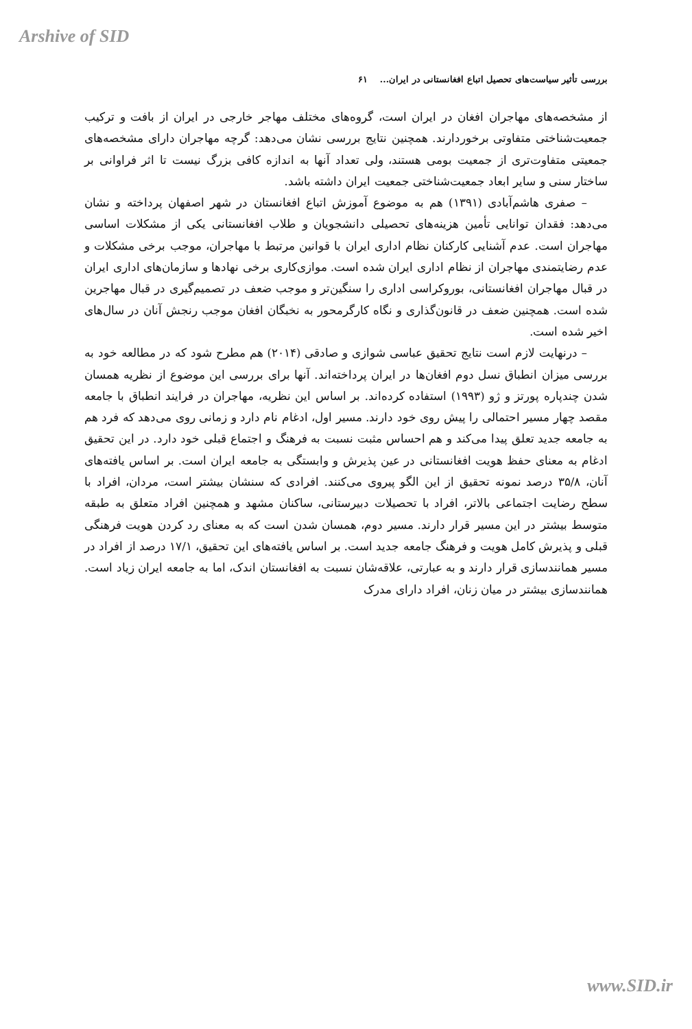Arshive of SID
بررسی تأثیر سیاست‌های تحصیل اتباع افغانستانی در ایران... ۶۱
از مشخصه‌های مهاجران افغان در ایران است، گروه‌های مختلف مهاجر خارجی در ایران از بافت و ترکیب جمعیت‌شناختی متفاوتی برخوردارند. همچنین نتایج بررسی نشان می‌دهد: گرچه مهاجران دارای مشخصه‌های جمعیتی متفاوت‌تری از جمعیت بومی هستند، ولی تعداد آنها به اندازه کافی بزرگ نیست تا اثر فراوانی بر ساختار سنی و سایر ابعاد جمعیت‌شناختی جمعیت ایران داشته باشد.
– صفری هاشم‌آبادی (۱۳۹۱) هم به موضوع آموزش اتباع افغانستان در شهر اصفهان پرداخته و نشان می‌دهد: فقدان توانایی تأمین هزینه‌های تحصیلی دانشجویان و طلاب افغانستانی یکی از مشکلات اساسی مهاجران است. عدم آشنایی کارکنان نظام اداری ایران با قوانین مرتبط با مهاجران، موجب برخی مشکلات و عدم رضایتمندی مهاجران از نظام اداری ایران شده است. موازی‌کاری برخی نهادها و سازمان‌های اداری ایران در قبال مهاجران افغانستانی، بوروکراسی اداری را سنگین‌تر و موجب ضعف در تصمیم‌گیری در قبال مهاجرین شده است. همچنین ضعف در قانون‌گذاری و نگاه کارگرمحور به نخبگان افغان موجب رنجش آنان در سال‌های اخیر شده است.
– درنهایت لازم است نتایج تحقیق عباسی شوازی و صادقی (۲۰۱۴) هم مطرح شود که در مطالعه خود به بررسی میزان انطباق نسل دوم افغان‌ها در ایران پرداخته‌اند. آنها برای بررسی این موضوع از نظریه همسان شدن چندپاره پورتز و ژو (۱۹۹۳) استفاده کرده‌اند. بر اساس این نظریه، مهاجران در فرایند انطباق با جامعه مقصد چهار مسیر احتمالی را پیش روی خود دارند. مسیر اول، ادغام نام دارد و زمانی روی می‌دهد که فرد هم به جامعه جدید تعلق پیدا می‌کند و هم احساس مثبت نسبت به فرهنگ و اجتماع قبلی خود دارد. در این تحقیق ادغام به معنای حفظ هویت افغانستانی در عین پذیرش و وابستگی به جامعه ایران است. بر اساس یافته‌های آنان، ۳۵/۸ درصد نمونه تحقیق از این الگو پیروی می‌کنند. افرادی که سنشان بیشتر است، مردان، افراد با سطح رضایت اجتماعی بالاتر، افراد با تحصیلات دبیرستانی، ساکنان مشهد و همچنین افراد متعلق به طبقه متوسط بیشتر در این مسیر قرار دارند. مسیر دوم، همسان شدن است که به معنای رد کردن هویت فرهنگی قبلی و پذیرش کامل هویت و فرهنگ جامعه جدید است. بر اساس یافته‌های این تحقیق، ۱۷/۱ درصد از افراد در مسیر همانندسازی قرار دارند و به عبارتی، علاقه‌شان نسبت به افغانستان اندک، اما به جامعه ایران زیاد است. همانندسازی بیشتر در میان زنان، افراد دارای مدرک
www.SID.ir